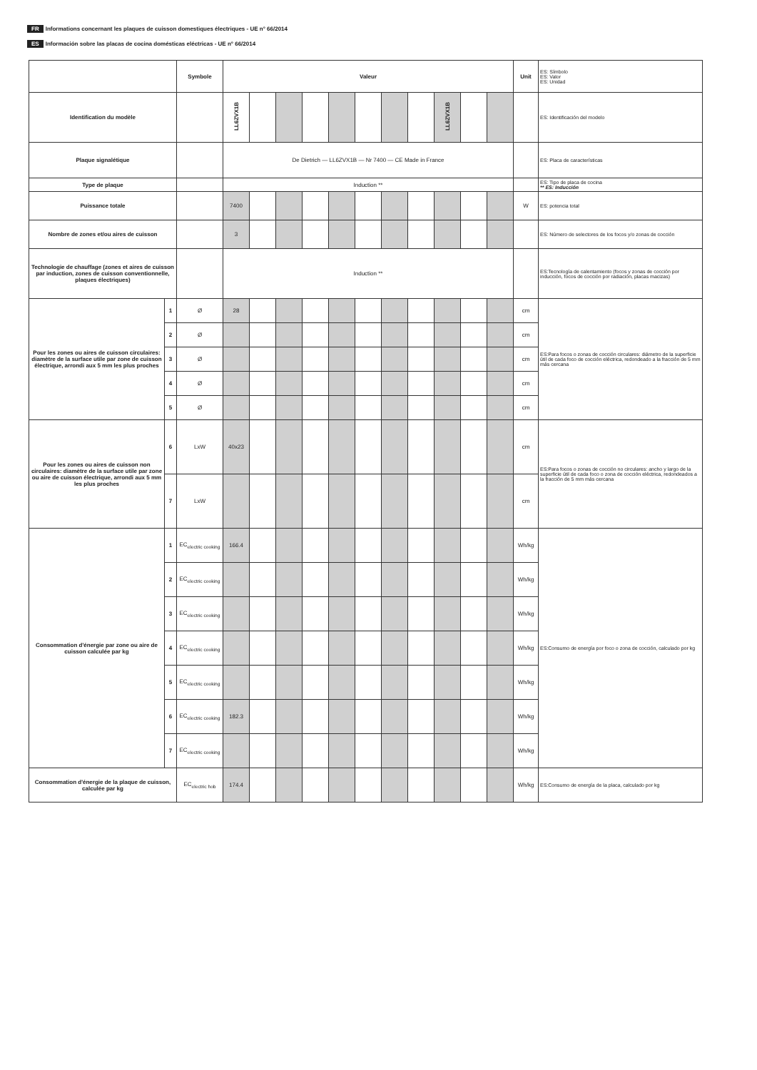FR Informations concernant les plaques de cuisson domestiques électriques - UE n° 66/2014
ES Información sobre las placas de cocina domésticas eléctricas - UE n° 66/2014
| | | Symbole | Valeur | | | | | | | | | | | Unit | ES: Símbolo ES: Valor ES: Unidad |
| Identification du modèle | | | LL6ZVX1B | | | | | | | | LL6ZVX1B | | | | ES: Identificación del modelo |
| Plaque signalétique | | | De Dietrich — LL6ZVX1B — Nr 7400 — CE Made in France | | | | | | | | | | | | ES: Placa de características |
| Type de plaque | | | Induction ** | | | | | | | | | | | | ES: Tipo de placa de cocina ** ES: Inducción |
| Puissance totale | | | 7400 | | | | | | | | | | | W | ES: potencia total |
| Nombre de zones et/ou aires de cuisson | | | 3 | | | | | | | | | | | | ES: Número de selectores de los focos y/o zonas de cocción |
| Technologie de chauffage (zones et aires de cuisson par induction, zones de cuisson conventionnelle, plaques électriques) | | | Induction ** | | | | | | | | | | | | ES:Tecnología de calentamiento (focos y zonas de cocción por inducción, focos de cocción por radiación, placas macizas) |
| Pour les zones ou aires de cuisson circulaires: diamètre de la surface utile par zone de cuisson électrique, arrondi aux 5 mm les plus proches | 1 | Ø | 28 | | | | | | | | | | | cm | ES:Para focos o zonas de cocción circulares: diámetro de la superficie útil de cada foco de cocción eléctrica, redondeado a la fracción de 5 mm más cercana |
| | 2 | Ø | | | | | | | | | | | | cm | |
| | 3 | Ø | | | | | | | | | | | | cm | |
| | 4 | Ø | | | | | | | | | | | | cm | |
| | 5 | Ø | | | | | | | | | | | | cm | |
| Pour les zones ou aires de cuisson non circulaires: diamètre de la surface utile par zone ou aire de cuisson électrique, arrondi aux 5 mm les plus proches | 6 | LxW | 40x23 | | | | | | | | | | | cm | ES:Para focos o zonas de cocción no circulares: ancho y largo de la superficie útil de cada foco o zona de cocción eléctrica, redondeados a la fracción de 5 mm más cercana |
| | 7 | LxW | | | | | | | | | | | | cm | |
| Consommation d'énergie par zone ou aire de cuisson calculée par kg | 1 | EC<sub>electric cooking</sub> | 166.4 | | | | | | | | | | | Wh/kg | ES:Consumo de energía por foco o zona de cocción, calculado por kg |
| | 2 | EC<sub>electric cooking</sub> | | | | | | | | | | | | Wh/kg | |
| | 3 | EC<sub>electric cooking</sub> | | | | | | | | | | | | Wh/kg | |
| | 4 | EC<sub>electric cooking</sub> | | | | | | | | | | | | Wh/kg | |
| | 5 | EC<sub>electric cooking</sub> | | | | | | | | | | | | Wh/kg | |
| | 6 | EC<sub>electric cooking</sub> | 182.3 | | | | | | | | | | | Wh/kg | |
| | 7 | EC<sub>electric cooking</sub> | | | | | | | | | | | | Wh/kg | |
| Consommation d'énergie de la plaque de cuisson, calculée par kg | | EC<sub>electric hob</sub> | 174.4 | | | | | | | | | | | Wh/kg | ES:Consumo de energía de la placa, calculado por kg |